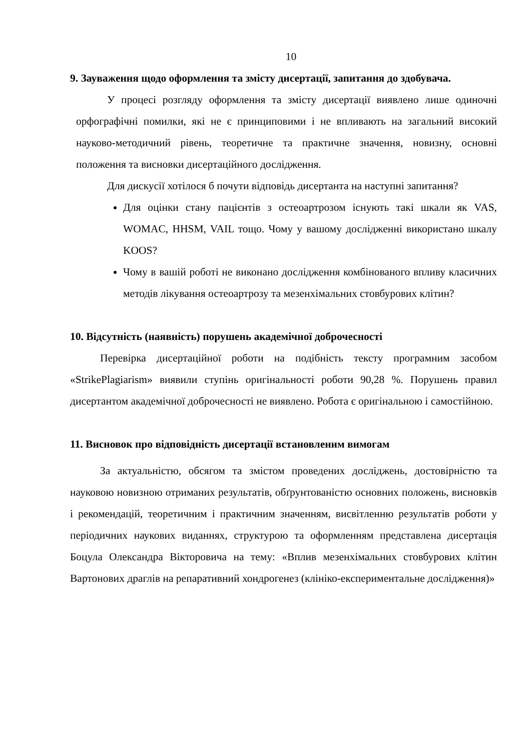10
9. Зауваження щодо оформлення та змісту дисертації, запитання до здобувача.
У процесі розгляду оформлення та змісту дисертації виявлено лише одиночні орфографічні помилки, які не є принциповими і не впливають на загальний високий науково-методичний рівень, теоретичне та практичне значення, новизну, основні положення та висновки дисертаційного дослідження.
Для дискусії хотілося б почути відповідь дисертанта на наступні запитання?
Для оцінки стану пацієнтів з остеоартрозом існують такі шкали як VAS, WOMAC, HHSM, VAIL тощо. Чому у вашому дослідженні використано шкалу KOOS?
Чому в вашій роботі не виконано дослідження комбінованого впливу класичних методів лікування остеоартрозу та мезенхімальних стовбурових клітин?
10. Відсутність (наявність) порушень академічної доброчесності
Перевірка дисертаційної роботи на подібність тексту програмним засобом «StrikePlagiarism» виявили ступінь оригінальності роботи 90,28 %. Порушень правил дисертантом академічної доброчесності не виявлено. Робота є оригінальною і самостійною.
11. Висновок про відповідність дисертації встановленим вимогам
За актуальністю, обсягом та змістом проведених досліджень, достовірністю та науковою новизною отриманих результатів, обґрунтованістю основних положень, висновків і рекомендацій, теоретичним і практичним значенням, висвітленню результатів роботи у періодичних наукових виданнях, структурою та оформленням представлена дисертація Боцула Олександра Вікторовича на тему: «Вплив мезенхімальних стовбурових клітин Вартонових драглів на репаративний хондрогенез (клініко-експериментальне дослідження)»